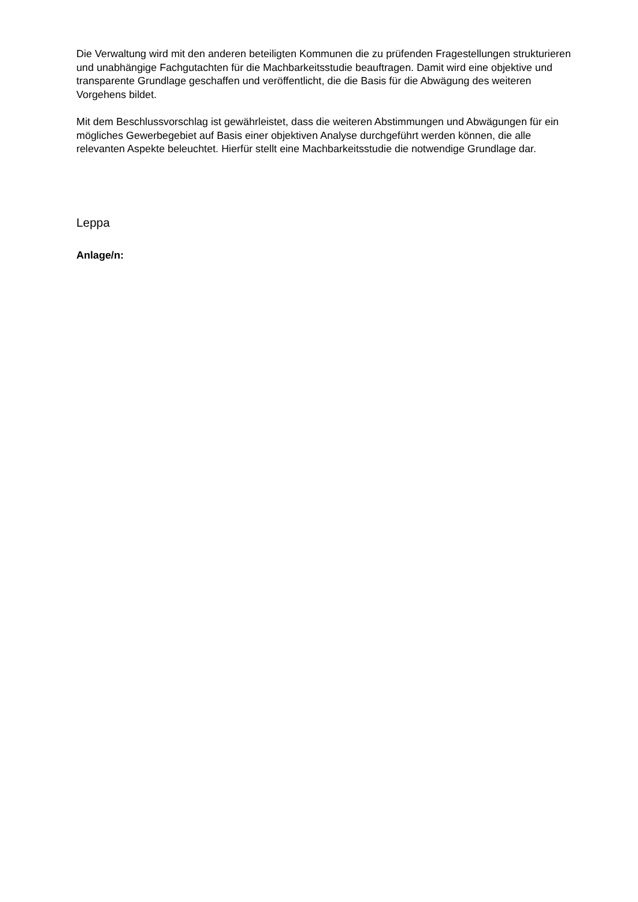Die Verwaltung wird mit den anderen beteiligten Kommunen die zu prüfenden Fragestellungen strukturieren und unabhängige Fachgutachten für die Machbarkeitsstudie beauftragen. Damit wird eine objektive und transparente Grundlage geschaffen und veröffentlicht, die die Basis für die Abwägung des weiteren Vorgehens bildet.
Mit dem Beschlussvorschlag ist gewährleistet, dass die weiteren Abstimmungen und Abwägungen für ein mögliches Gewerbegebiet auf Basis einer objektiven Analyse durchgeführt werden können, die alle relevanten Aspekte beleuchtet. Hierfür stellt eine Machbarkeitsstudie die notwendige Grundlage dar.
Leppa
Anlage/n: